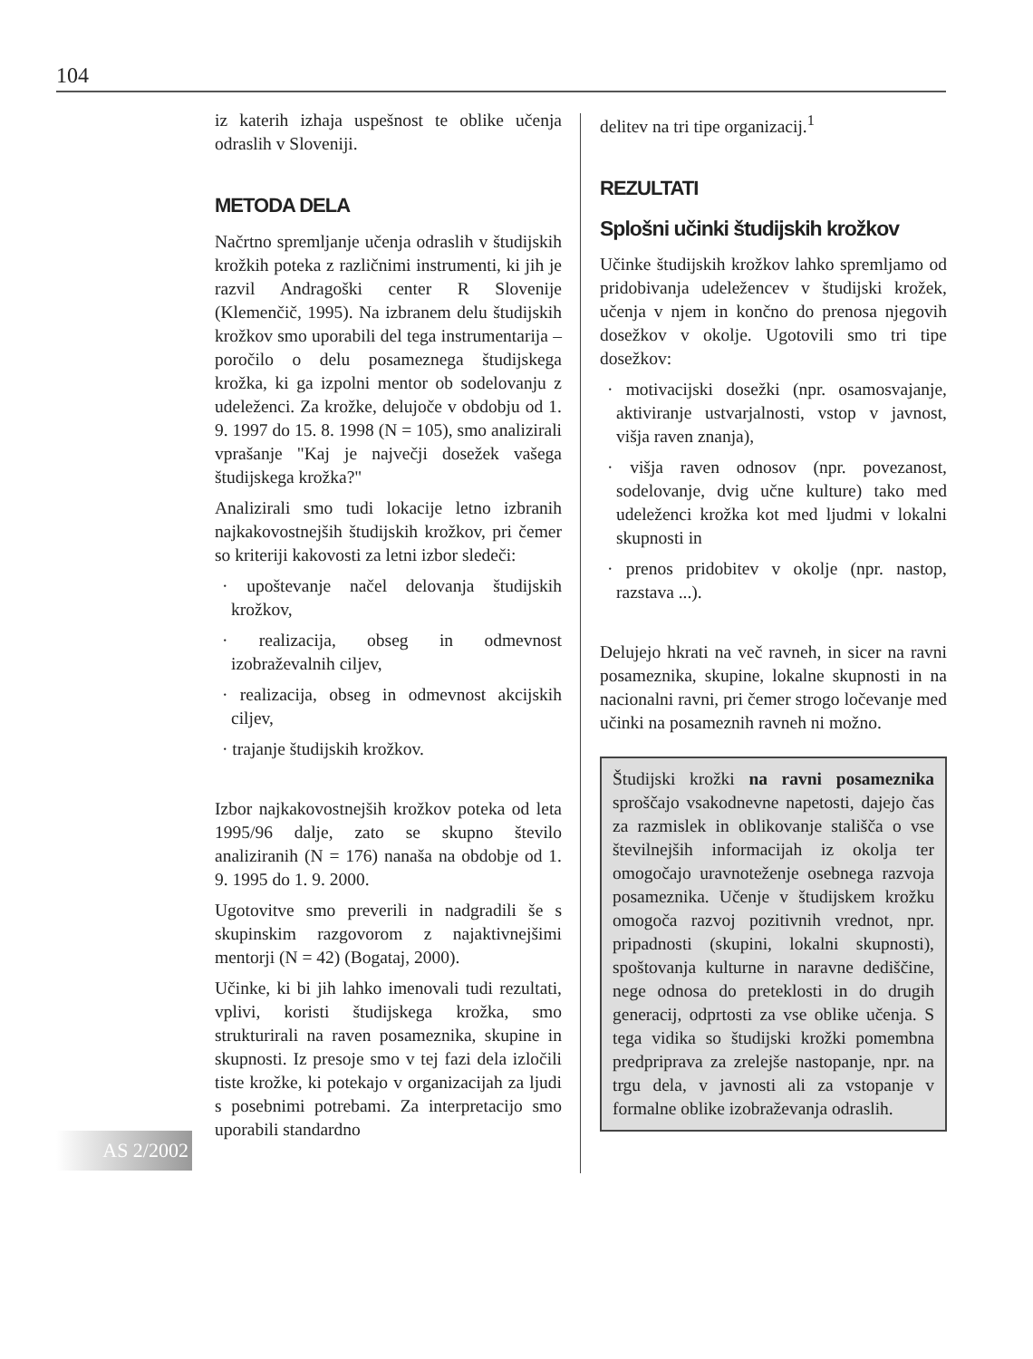104
AS 2/2002
iz katerih izhaja uspešnost te oblike učenja odraslih v Sloveniji.
METODA DELA
Načrtno spremljanje učenja odraslih v študijskih krožkih poteka z različnimi instrumenti, ki jih je razvil Andragoški center R Slovenije (Klemenčič, 1995). Na izbranem delu študijskih krožkov smo uporabili del tega instrumentarija – poročilo o delu posameznega študijskega krožka, ki ga izpolni mentor ob sodelovanju z udeleženci. Za krožke, delujoče v obdobju od 1. 9. 1997 do 15. 8. 1998 (N = 105), smo analizirali vprašanje "Kaj je največji dosežek vašega študijskega krožka?"
Analizirali smo tudi lokacije letno izbranih najkakovostnejših študijskih krožkov, pri čemer so kriteriji kakovosti za letni izbor sledeči:
· upoštevanje načel delovanja študijskih krožkov,
· realizacija, obseg in odmevnost izobraževalnih ciljev,
· realizacija, obseg in odmevnost akcijskih ciljev,
· trajanje študijskih krožkov.
Izbor najkakovostnejših krožkov poteka od leta 1995/96 dalje, zato se skupno število analiziranih (N = 176) nanaša na obdobje od 1. 9. 1995 do 1. 9. 2000.
Ugotovitve smo preverili in nadgradili še s skupinskim razgovorom z najaktivnejšimi mentorji (N = 42) (Bogataj, 2000).
Učinke, ki bi jih lahko imenovali tudi rezultati, vplivi, koristi študijskega krožka, smo strukturirali na raven posameznika, skupine in skupnosti. Iz presoje smo v tej fazi dela izločili tiste krožke, ki potekajo v organizacijah za ljudi s posebnimi potrebami. Za interpretacijo smo uporabili standardno
delitev na tri tipe organizacij.<sup>1</sup>
REZULTATI
Splošni učinki študijskih krožkov
Učinke študijskih krožkov lahko spremljamo od pridobivanja udeležencev v študijski krožek, učenja v njem in končno do prenosa njegovih dosežkov v okolje. Ugotovili smo tri tipe dosežkov:
· motivacijski dosežki (npr. osamosvajanje, aktiviranje ustvarjalnosti, vstop v javnost, višja raven znanja),
· višja raven odnosov (npr. povezanost, sodelovanje, dvig učne kulture) tako med udeleženci krožka kot med ljudmi v lokalni skupnosti in
· prenos pridobitev v okolje (npr. nastop, razstava ...).
Delujejo hkrati na več ravneh, in sicer na ravni posameznika, skupine, lokalne skupnosti in na nacionalni ravni, pri čemer strogo ločevanje med učinki na posameznih ravneh ni možno.
Študijski krožki na ravni posameznika sproščajo vsakodnevne napetosti, dajejo čas za razmislek in oblikovanje stališča o vse številnejših informacijah iz okolja ter omogočajo uravnoteženje osebnega razvoja posameznika. Učenje v študijskem krožku omogoča razvoj pozitivnih vrednot, npr. pripadnosti (skupini, lokalni skupnosti), spoštovanja kulturne in naravne dediščine, nege odnosa do preteklosti in do drugih generacij, odprtosti za vse oblike učenja. S tega vidika so študijski krožki pomembna predpriprava za zrelejše nastopanje, npr. na trgu dela, v javnosti ali za vstopanje v formalne oblike izobraževanja odraslih.